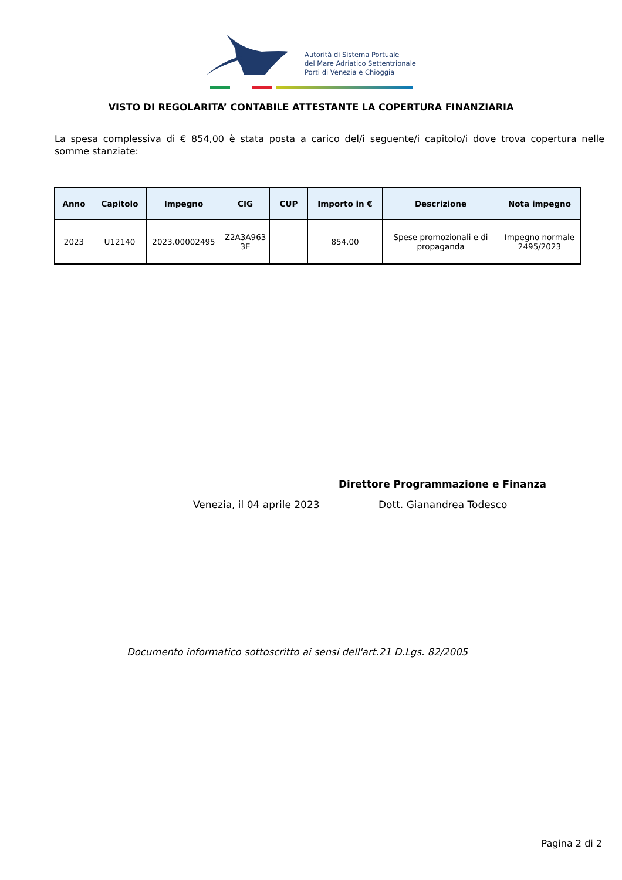Autorità di Sistema Portuale
del Mare Adriatico Settentrionale
Porti di Venezia e Chioggia
VISTO DI REGOLARITA’ CONTABILE ATTESTANTE LA COPERTURA FINANZIARIA
La spesa complessiva di € 854,00 è stata posta a carico del/i seguente/i capitolo/i dove trova copertura nelle somme stanziate:
| Anno | Capitolo | Impegno | CIG | CUP | Importo in € | Descrizione | Nota impegno |
| --- | --- | --- | --- | --- | --- | --- | --- |
| 2023 | U12140 | 2023.00002495 | Z2A3A963 3E | | 854.00 | Spese promozionali e di propaganda | Impegno normale 2495/2023 |
Direttore Programmazione e Finanza
Venezia, il 04 aprile 2023 Dott. Gianandrea Todesco
Documento informatico sottoscritto ai sensi dell'art.21 D.Lgs. 82/2005
Pagina 2 di 2